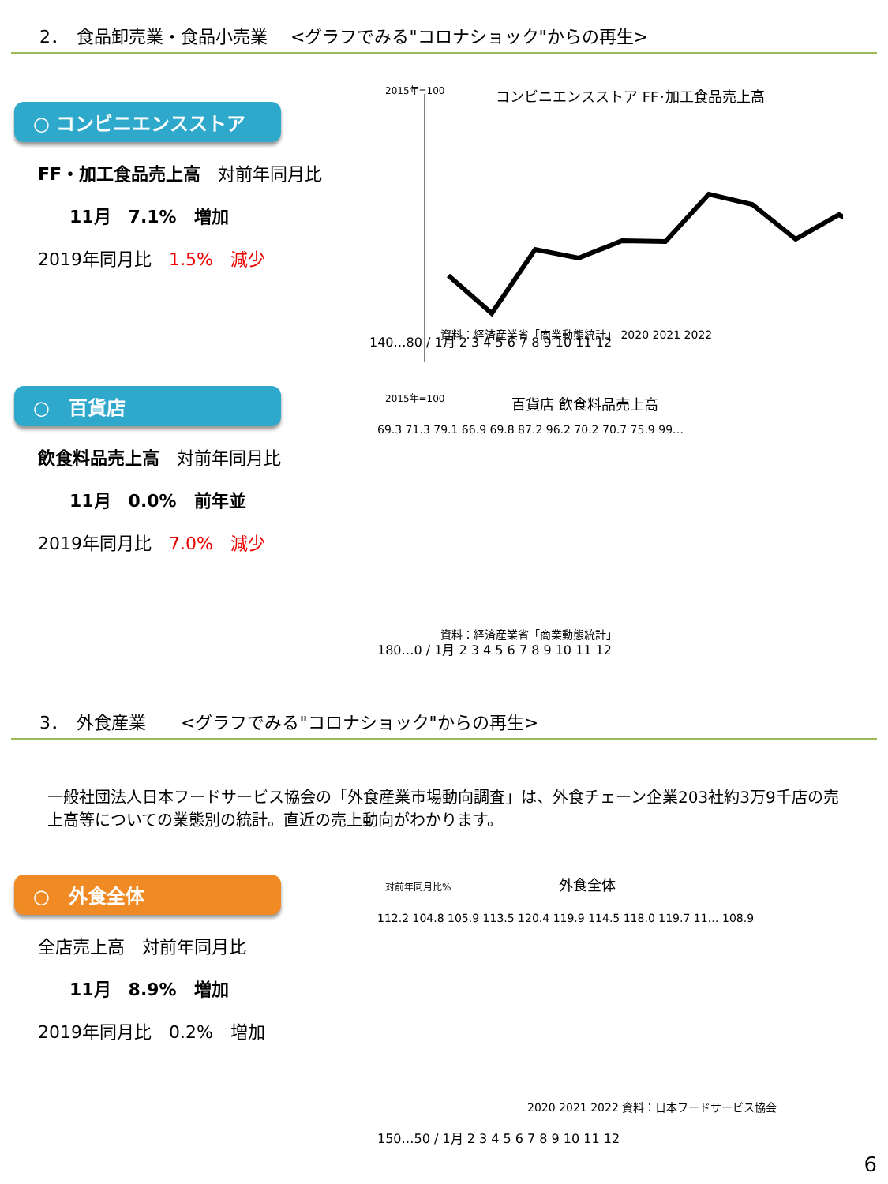2．　食品卸売業・食品小売業　 <グラフでみる"コロナショック"からの再生>
○ コンビニエンスストア
FF・加工食品売上高　対前年同月比
11月　7.1%　増加
2019年同月比　1.5%　減少
2015年=100
コンビニエンスストア FF･加工食品売上高
140…80 / 1月 2 3 4 5 6 7 8 9 10 11 12
資料：経済産業省「商業動態統計」 2020 2021 2022
○　百貨店
飲食料品売上高　対前年同月比
11月　0.0%　前年並
2019年同月比　7.0%　減少
2015年=100
百貨店 飲食料品売上高
69.3 71.3 79.1 66.9 69.8 87.2 96.2 70.2 70.7 75.9 99…
180…0 / 1月 2 3 4 5 6 7 8 9 10 11 12
資料：経済産業省「商業動態統計」
3．　外食産業　　<グラフでみる"コロナショック"からの再生>
一般社団法人日本フードサービス協会の「外食産業市場動向調査」は、外食チェーン企業203社約3万9千店の売上高等についての業態別の統計。直近の売上動向がわかります。
○　外食全体
全店売上高　対前年同月比
11月　8.9%　増加
2019年同月比　0.2%　増加
対前年同月比%
外食全体
112.2 104.8 105.9 113.5 120.4 119.9 114.5 118.0 119.7 11… 108.9
150…50 / 1月 2 3 4 5 6 7 8 9 10 11 12
2020 2021 2022 資料：日本フードサービス協会
6